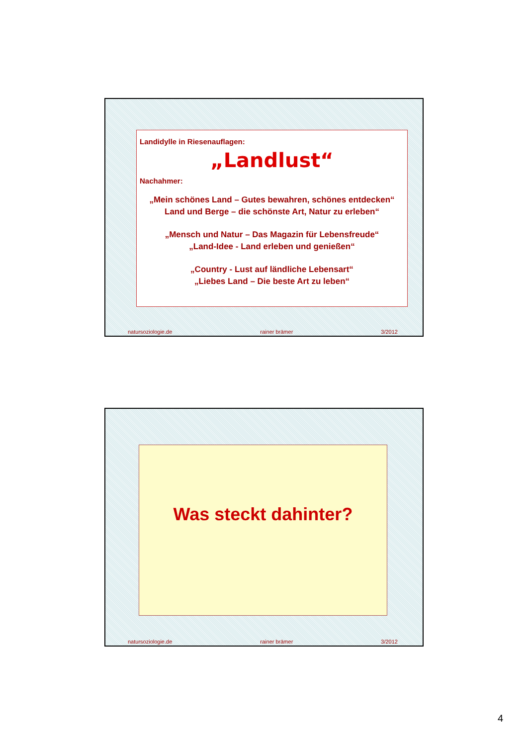Landidylle in Riesenauflagen:
„Landlust“
Nachahmer:
„Mein schönes Land – Gutes bewahren, schönes entdecken“
Land und Berge – die schönste Art, Natur zu erleben“
„Mensch und Natur – Das Magazin für Lebensfreude“
„Land-Idee - Land erleben und genießen“
„Country - Lust auf ländliche Lebensart“
„Liebes Land – Die beste Art zu leben“
natursoziologie.de rainer brämer 3/2012
Was steckt dahinter?
natursoziologie.de rainer brämer 3/2012
4